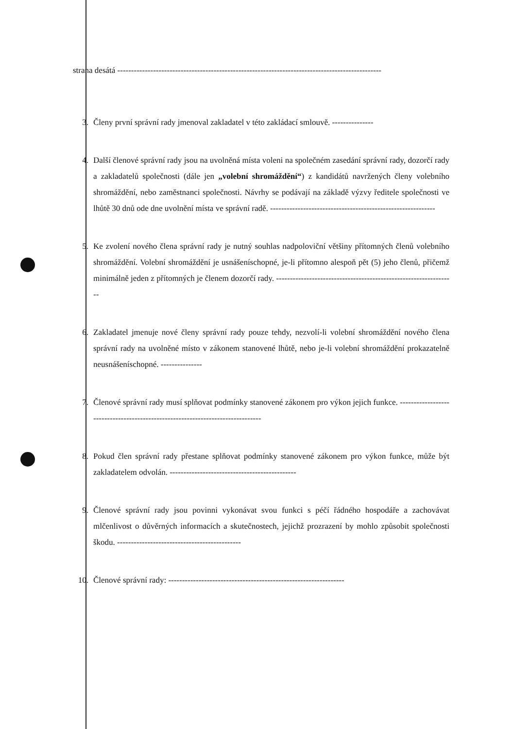strana desátá ------------------------------------------------------------------------------------------------
3. Členy první správní rady jmenoval zakladatel v této zakládací smlouvě. ---------------
4. Další členové správní rady jsou na uvolněná místa voleni na společném zasedání správní rady, dozorčí rady a zakladatelů společnosti (dále jen „volební shromáždění“) z kandidátů navržených členy volebního shromáždění, nebo zaměstnanci společnosti. Návrhy se podávají na základě výzvy ředitele společnosti ve lhůtě 30 dnů ode dne uvolnění místa ve správní radě. ------------------------------------------------------------
5. Ke zvolení nového člena správní rady je nutný souhlas nadpoloviční většiny přítomných členů volebního shromáždění. Volební shromáždění je usnášeníschopné, je-li přítomno alespoň pět (5) jeho členů, přičemž minimálně jeden z přítomných je členem dozorčí rady. -----------------------------------------------------------------
6. Zakladatel jmenuje nové členy správní rady pouze tehdy, nezvolí-li volební shromáždění nového člena správní rady na uvolněné místo v zákonem stanovené lhůtě, nebo je-li volební shromáždění prokazatelně neusnášeníschopné. ---------------
7. Členové správní rady musí splňovat podmínky stanovené zákonem pro výkon jejich funkce. -------------------------------------------------------------------------------
8. Pokud člen správní rady přestane splňovat podmínky stanovené zákonem pro výkon funkce, může být zakladatelem odvolán. ----------------------------------------------
9. Členové správní rady jsou povinni vykonávat svou funkci s péčí řádného hospodáře a zachovávat mlčenlivost o důvěrných informacích a skutečnostech, jejichž prozrazení by mohlo způsobit společnosti škodu. ---------------------------------------------
10. Členové správní rady: ----------------------------------------------------------------